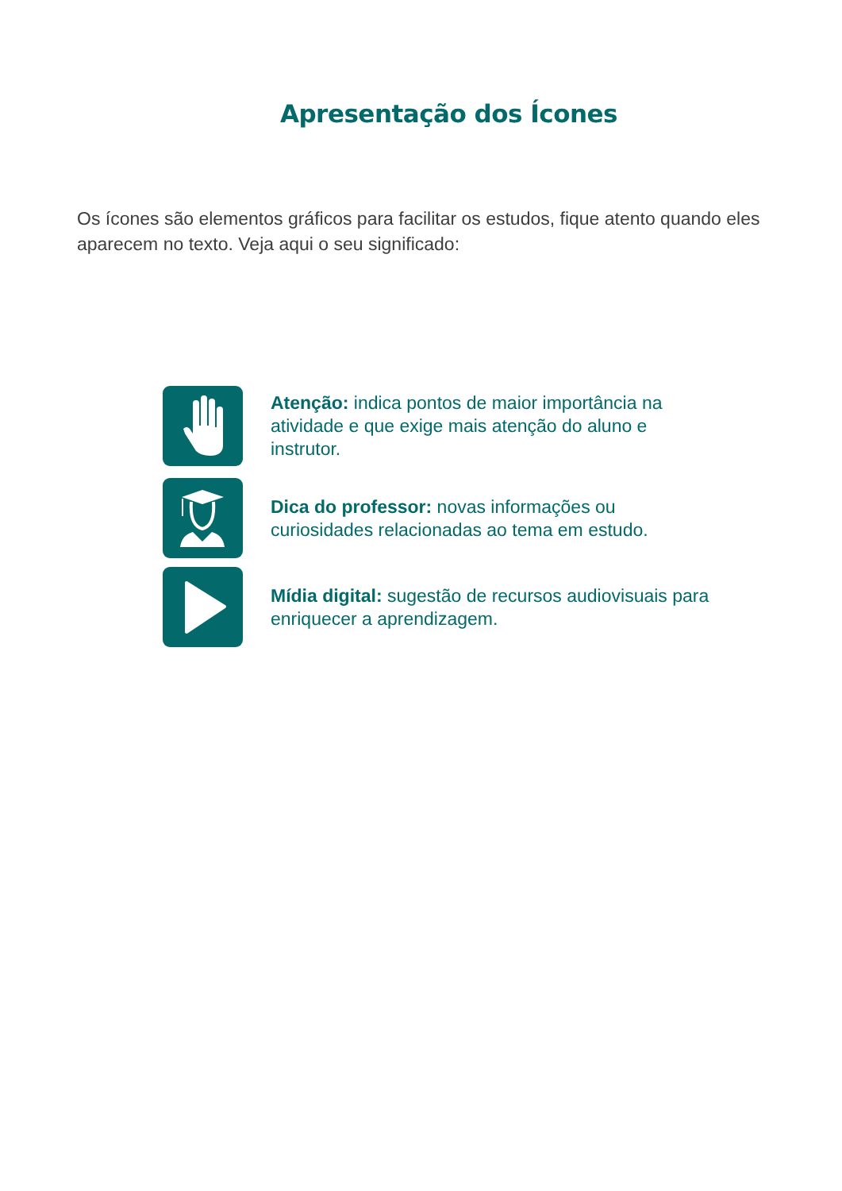Apresentação dos Ícones
Os ícones são elementos gráficos para facilitar os estudos, fique atento quando eles aparecem no texto. Veja aqui o seu significado:
Atenção: indica pontos de maior importância na atividade e que exige mais atenção do aluno e instrutor.
Dica do professor: novas informações ou curiosidades relacionadas ao tema em estudo.
Mídia digital: sugestão de recursos audiovisuais para enriquecer a aprendizagem.